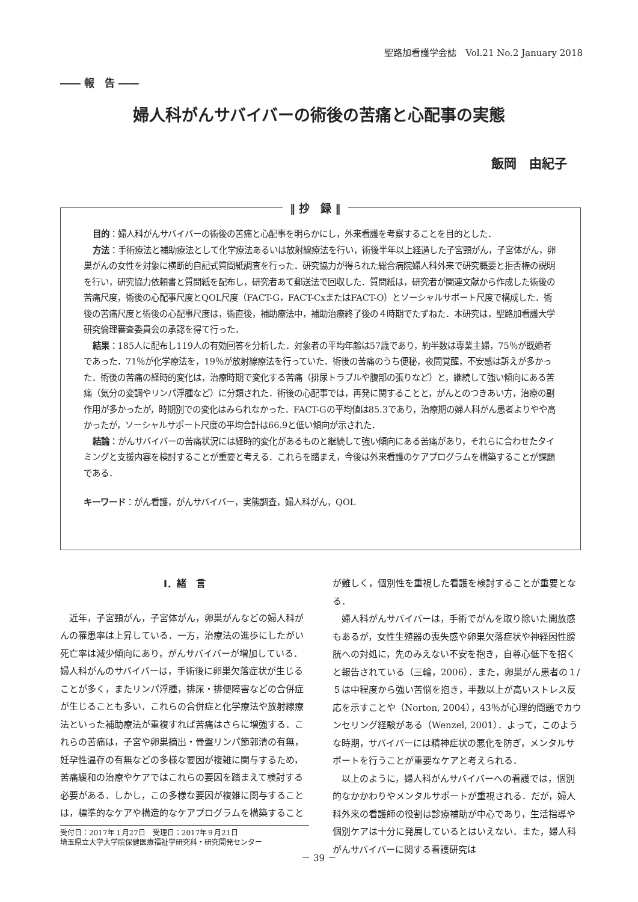聖路加看護学会誌　Vol.21 No.2 January 2018
―― 報　告 ――
婦人科がんサバイバーの術後の苦痛と心配事の実態
飯岡　由紀子
目的：婦人科がんサバイバーの術後の苦痛と心配事を明らかにし，外来看護を考察することを目的とした．
方法：手術療法と補助療法として化学療法あるいは放射線療法を行い，術後半年以上経過した子宮頸がん，子宮体がん，卵巣がんの女性を対象に横断的自記式質問紙調査を行った．研究協力が得られた総合病院婦人科外来で研究概要と拒否権の説明を行い，研究協力依頼書と質問紙を配布し，研究者あて郵送法で回収した．質問紙は，研究者が関連文献から作成した術後の苦痛尺度，術後の心配事尺度とQOL尺度（FACT-G，FACT-CxまたはFACT-O）とソーシャルサポート尺度で構成した．術後の苦痛尺度と術後の心配事尺度は，術直後，補助療法中，補助治療終了後の４時期でたずねた．本研究は，聖路加看護大学研究倫理審査委員会の承認を得て行った．
結果：185人に配布し119人の有効回答を分析した．対象者の平均年齢は57歳であり，約半数は専業主婦，75％が既婚者であった．71％が化学療法を，19％が放射線療法を行っていた．術後の苦痛のうち便秘，夜間覚醒，不安感は訴えが多かった．術後の苦痛の経時的変化は，治療時期で変化する苦痛（排尿トラブルや腹部の張りなど）と，継続して強い傾向にある苦痛（気分の変調やリンパ浮腫など）に分類された．術後の心配事では，再発に関することと，がんとのつきあい方，治療の副作用が多かったが，時期別での変化はみられなかった．FACT-Gの平均値は85.3であり，治療期の婦人科がん患者よりやや高かったが，ソーシャルサポート尺度の平均合計は66.9と低い傾向が示された．
結論：がんサバイバーの苦痛状況には経時的変化があるものと継続して強い傾向にある苦痛があり，それらに合わせたタイミングと支援内容を検討することが重要と考える．これらを踏まえ，今後は外来看護のケアプログラムを構築することが課題である．
キーワード：がん看護，がんサバイバー，実態調査，婦人科がん，QOL
‖ 抄　録 ‖
Ⅰ．緒　言
近年，子宮頸がん，子宮体がん，卵巣がんなどの婦人科がんの罹患率は上昇している．一方，治療法の進歩にしたがい死亡率は減少傾向にあり，がんサバイバーが増加している．婦人科がんのサバイバーは，手術後に卵巣欠落症状が生じることが多く，またリンパ浮腫，排尿・排便障害などの合併症が生じることも多い．これらの合併症と化学療法や放射線療法といった補助療法が重複すれば苦痛はさらに増強する．これらの苦痛は，子宮や卵巣摘出・骨盤リンパ節郭清の有無，妊孕性温存の有無などの多様な要因が複雑に関与するため，苦痛緩和の治療やケアではこれらの要因を踏まえて検討する必要がある．しかし，この多様な要因が複雑に関与することは，標準的なケアや構造的なケアプログラムを構築すること
受付日：2017年１月27日　受理日：2017年９月21日
埼玉県立大学大学院保健医療福祉学研究科・研究開発センター
が難しく，個別性を重視した看護を検討することが重要となる．
婦人科がんサバイバーは，手術でがんを取り除いた開放感もあるが，女性生殖器の喪失感や卵巣欠落症状や神経因性膀胱への対処に，先のみえない不安を抱き，自尊心低下を招くと報告されている（三輪，2006）．また，卵巣がん患者の１/５は中程度から強い苦悩を抱き，半数以上が高いストレス反応を示すことや（Norton, 2004），43％が心理的問題でカウンセリング経験がある（Wenzel, 2001）．よって，このような時期，サバイバーには精神症状の悪化を防ぎ，メンタルサポートを行うことが重要なケアと考えられる．
以上のように，婦人科がんサバイバーへの看護では，個別的なかかわりやメンタルサポートが重視される．だが，婦人科外来の看護師の役割は診療補助が中心であり，生活指導や個別ケアは十分に発展しているとはいえない．また，婦人科がんサバイバーに関する看護研究は
－ 39 －